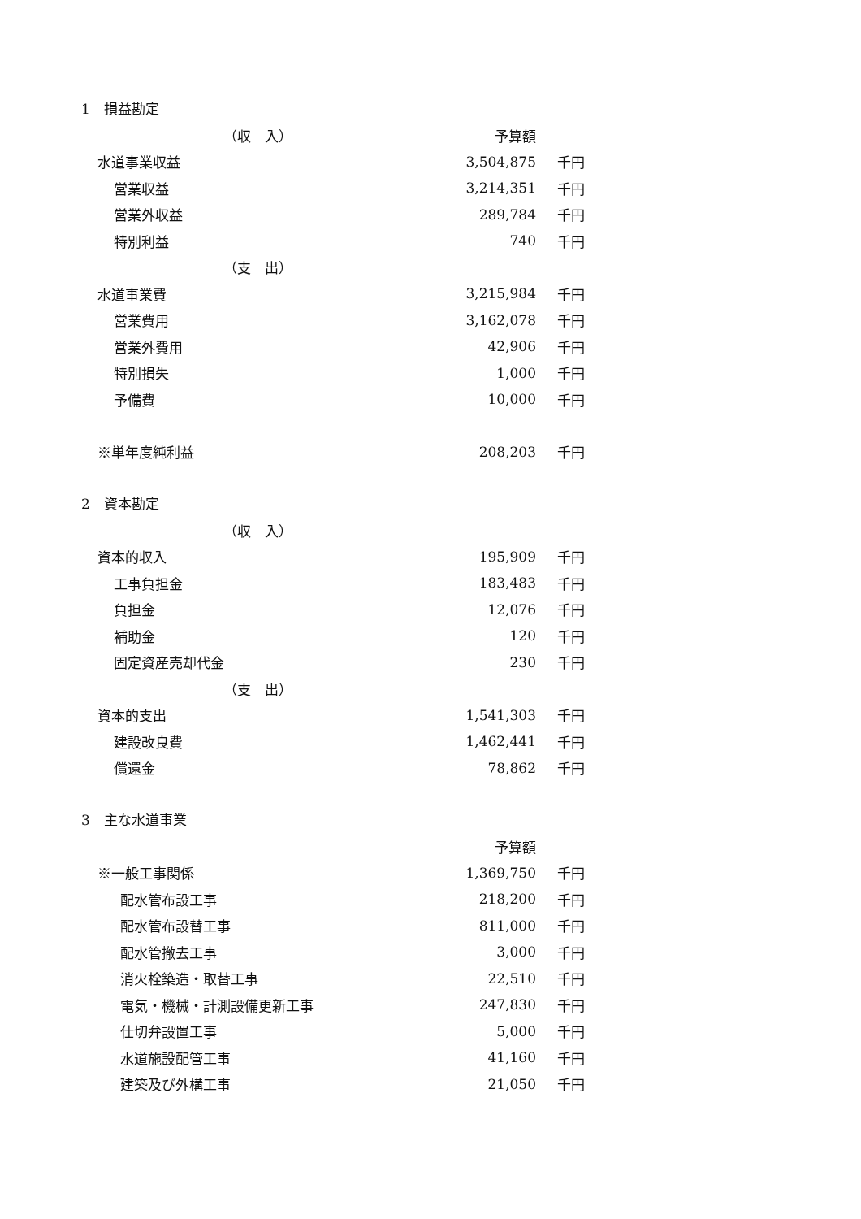1　損益勘定
| （収 入） | 予算額 | |
| 水道事業収益 | 3,504,875 | 千円 |
| 営業収益 | 3,214,351 | 千円 |
| 営業外収益 | 289,784 | 千円 |
| 特別利益 | 740 | 千円 |
| （支 出） | | |
| 水道事業費 | 3,215,984 | 千円 |
| 営業費用 | 3,162,078 | 千円 |
| 営業外費用 | 42,906 | 千円 |
| 特別損失 | 1,000 | 千円 |
| 予備費 | 10,000 | 千円 |
| ※単年度純利益 | 208,203 | 千円 |
2　資本勘定
| （収 入） | | |
| 資本的収入 | 195,909 | 千円 |
| 工事負担金 | 183,483 | 千円 |
| 負担金 | 12,076 | 千円 |
| 補助金 | 120 | 千円 |
| 固定資産売却代金 | 230 | 千円 |
| （支 出） | | |
| 資本的支出 | 1,541,303 | 千円 |
| 建設改良費 | 1,462,441 | 千円 |
| 償還金 | 78,862 | 千円 |
3　主な水道事業
| | 予算額 | |
| ※一般工事関係 | 1,369,750 | 千円 |
| 配水管布設工事 | 218,200 | 千円 |
| 配水管布設替工事 | 811,000 | 千円 |
| 配水管撤去工事 | 3,000 | 千円 |
| 消火栓築造・取替工事 | 22,510 | 千円 |
| 電気・機械・計測設備更新工事 | 247,830 | 千円 |
| 仕切弁設置工事 | 5,000 | 千円 |
| 水道施設配管工事 | 41,160 | 千円 |
| 建築及び外構工事 | 21,050 | 千円 |